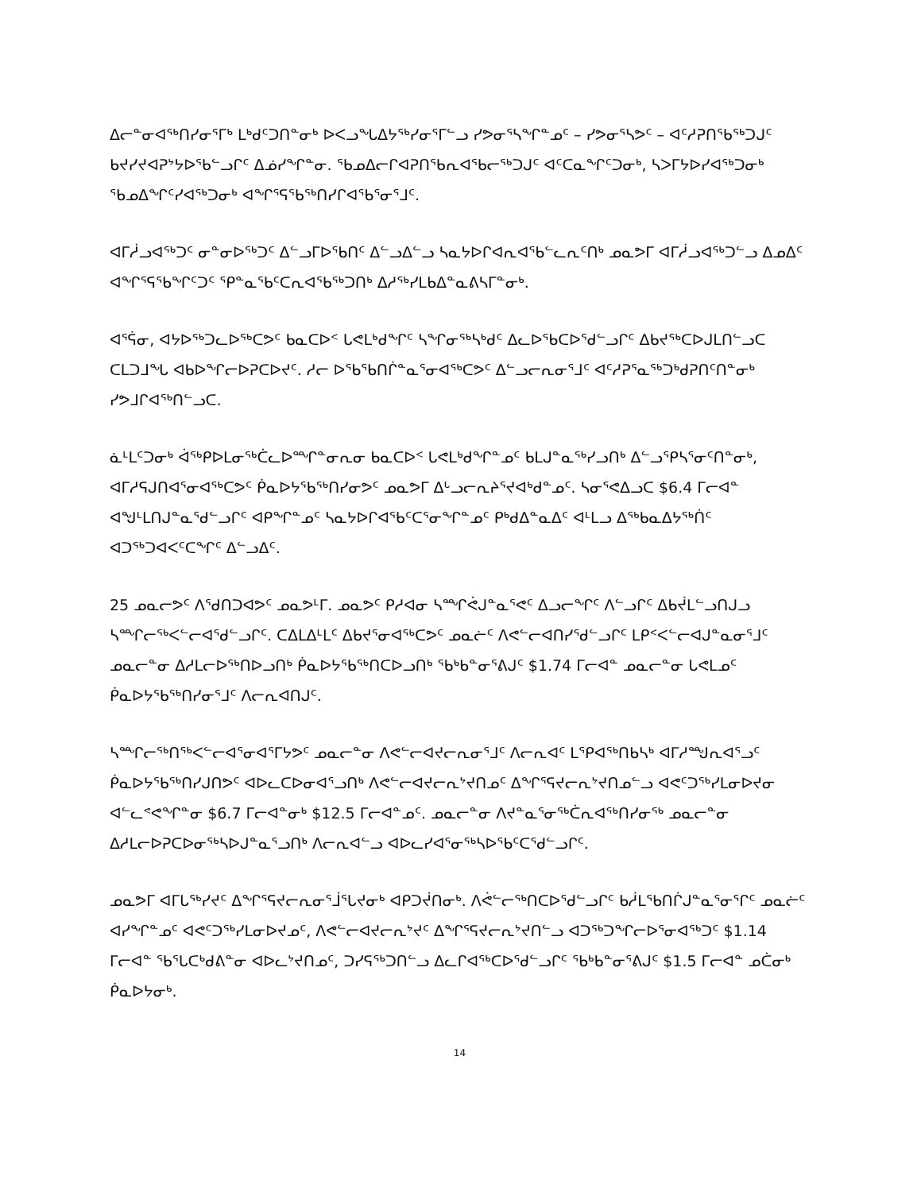ᐃᓕᓐᓂᐊᖅᑎᓯᓂᕐᒥᒃ ᒪᒃᑯᑦᑐᑎᓐᓂᒃ ᐅᐸᓗᖓᐃᔭᖅᓯᓂᕐᒥᓪᓗ ᓯᕗᓂᕐᓴᖏᓐᓄᑦ – ᓯᕗᓂᕐᓴᕗᑦ – ᐊᑦᓱᕈᑎᖃᖅᑐᒍᑦ ᑲᔪᓯᔪᐊᕈᔾᔭᐅᖃᓪᓗᒋᑦ ᐃᓅᓯᖏᓐᓂ. ᖃᓄᐃᓕᒋᐊᕈᑎᖃᕆᐊᖃᓕᖅᑐᒍᑦ ᐊᑦᑕᓇᖏᑦᑐᓂᒃ, ᓴᐳᒥᔭᐅᓯᐊᖅᑐᓂᒃ ᖃᓄᐃᖏᑦᓯᐊᖅᑐᓂᒃ ᐊᖏᕐᕋᖃᖅᑎᓯᒋᐊᖃᕐᓂᕐᒧᑦ.
ᐊᒥᓲᓗᐊᖅᑐᑦ ᓂᓐᓂᐅᖅᑐᑦ ᐃᓪᓗᒥᐅᖃᑎᑦ ᐃᓪᓗᐃᓪᓗ ᓴᓇᔭᐅᒋᐊᕆᐊᖃᓪᓚᕆᑦᑎᒃ ᓄᓇᕗᒥ ᐊᒥᓲᓗᐊᖅᑐᓪᓗ ᐃᓄᐃᑦ ᐊᖏᕐᕋᖃᖏᑦᑐᑦ ᕿᓐᓇᖃᑦᑕᕆᐊᖃᖅᑐᑎᒃ ᐃᓱᖅᓯᒪᑲᐃᓐᓇᕕᓴᒥᓐᓂᒃ.
ᐊᕐᕌᓂ, ᐊᔭᐅᖅᑐᓚᐅᖅᑕᕗᑦ ᑲᓇᑕᐅᑉ ᒐᕙᒪᒃᑯᖏᑦ ᓴᖏᓂᖅᓴᒃᑯᑦ ᐃᓚᐅᖃᑕᐅᕐᑯᓪᓗᒋᑦ ᐃᑲᔪᖅᑕᐅᒍᒪᑎᓪᓗᑕ ᑕᒪᑐᒧᖓ ᐊᑲᐅᖏᓕᐅᕈᑕᐅᔪᑦ. ᓱᓕ ᐅᖃᖃᑎᒌᓐᓇᕐᓂᐊᖅᑕᕗᑦ ᐃᓪᓗᓕᕆᓂᕐᒧᑦ ᐊᑦᓱᕈᕐᓇᖅᑐᒃᑯᕈᑎᑦᑎᓐᓂᒃ ᓯᕗᒧᒋᐊᖅᑎᓪᓗᑕ.
ᓈᒻᒪᑦᑐᓂᒃ ᐋᖅᑭᐅᒪᓂᖅᑖᓚᐅᙱᓐᓂᕆᓂ ᑲᓇᑕᐅᑉ ᒐᕙᒪᒃᑯᖏᓐᓄᑦ ᑲᒪᒍᓐᓇᖅᓯᓗᑎᒃ ᐃᓪᓗᕿᓴᕐᓂᑦᑎᓐᓂᒃ, ᐊᒥᓱᕋᒍᑎᐊᕐᓂᐊᖅᑕᕗᑦ ᑮᓇᐅᔭᖃᖅᑎᓯᓂᕗᑦ ᓄᓇᕗᒥ ᐃᒡᓗᓕᕆᔨᕐᔪᐊᒃᑯᓐᓄᑦ. ᓴᓂᕐᕙᐃᓗᑕ $6.4 ᒥᓕᐊᓐ ᐊᖑᒻᒪᑎᒍᓐᓇᕐᑯᓪᓗᒋᑦ ᐊᑭᖏᓐᓄᑦ ᓴᓇᔭᐅᒋᐊᖃᑦᑕᕐᓂᖏᓐᓄᑦ ᑭᒃᑯᐃᓐᓇᐃᑦ ᐊᒻᒪᓗ ᐃᖅᑲᓇᐃᔭᖅᑏᑦ ᐊᑐᖅᑐᐊᐸᑦᑕᖏᑦ ᐃᓪᓗᐃᑦ.
25 ᓄᓇᓕᕗᑦ ᐱᖁᑎᑐᐊᕗᑦ ᓄᓇᕗᒻᒥ. ᓄᓇᕗᑦ ᑭᓱᐊᓂ ᓴᙱᕚᒍᓐᓇᕐᕙᑦ ᐃᓗᓕᖏᑦ ᐱᓪᓗᒋᑦ ᐃᑲᔫᒪᓪᓗᑎᒍᓗ ᓴᙱᓕᖅᐸᓪᓕᐊᕐᑯᓪᓗᒋᑦ. ᑕᐃᒪᐃᒻᒪᑦ ᐃᑲᔪᕐᓂᐊᖅᑕᕗᑦ ᓄᓇᓖᑦ ᐱᕙᓪᓕᐊᑎᓯᕐᑯᓪᓗᒋᑦ ᒪᑭᑉᐸᓪᓕᐊᒍᓐᓇᓂᕐᒧᑦ ᓄᓇᓕᓐᓂ ᐃᓱᒪᓕᐅᖅᑎᐅᓗᑎᒃ ᑮᓇᐅᔭᖃᖅᑎᑕᐅᓗᑎᒃ ᖃᒃᑲᓐᓂᕐᕕᒍᑦ $1.74 ᒥᓕᐊᓐ ᓄᓇᓕᓐᓂ ᒐᕙᒪᓄᑦ ᑮᓇᐅᔭᖃᖅᑎᓯᓂᕐᒧᑦ ᐱᓕᕆᐊᑎᒍᑦ.
ᓴᙱᓕᖅᑎᖅᐸᓪᓕᐊᕐᓂᐊᕐᒥᔭᕗᑦ ᓄᓇᓕᓐᓂ ᐱᕙᓪᓕᐊᔪᓕᕆᓂᕐᒧᑦ ᐱᓕᕆᐊᑦ ᒪᕿᐊᖅᑎᑲᓴᒃ ᐊᒥᓱᙳᕆᐊᕐᓗᑦ ᑮᓇᐅᔭᖃᖅᑎᓯᒍᑎᕗᑦ ᐊᐅᓚᑕᐅᓂᐊᕐᓗᑎᒃ ᐱᕙᓪᓕᐊᔪᓕᕆᔾᔪᑎᓄᑦ ᐃᖏᕐᕋᔪᓕᕆᔾᔪᑎᓄᓪᓗ ᐊᕙᑦᑐᖅᓯᒪᓂᐅᔪᓂ ᐊᓪᓚᕝᕙᖏᓐᓂ $6.7 ᒥᓕᐊᓐᓂᒃ $12.5 ᒥᓕᐊᓐᓄᑦ. ᓄᓇᓕᓐᓂ ᐱᔪᓐᓇᕐᓂᖅᑖᕆᐊᖅᑎᓯᓂᖅ ᓄᓇᓕᓐᓂ ᐃᓱᒪᓕᐅᕈᑕᐅᓂᖅᓴᐅᒍᓐᓇᕐᓗᑎᒃ ᐱᓕᕆᐊᓪᓗ ᐊᐅᓚᓯᐊᕐᓂᖅᓴᐅᖃᑦᑕᕐᑯᓪᓗᒋᑦ.
ᓄᓇᕗᒥ ᐊᒥᒐᖅᓯᔪᑦ ᐃᖏᕐᕋᔪᓕᕆᓂᕐᒨᕐᒐᔪᓂᒃ ᐊᑭᑐᔫᑎᓂᒃ. ᐱᕚᓪᓕᖅᑎᑕᐅᖁᓪᓗᒋᑦ ᑲᓲᒪᖃᑎᒌᒍᓐᓇᕐᓂᕐᒋᑦ ᓄᓇᓖᑦ ᐊᓯᖏᓐᓄᑦ ᐊᕙᑦᑐᖅᓯᒪᓂᐅᔪᓄᑦ, ᐱᕙᓪᓕᐊᔪᓕᕆᔾᔪᑦ ᐃᖏᕐᕋᔪᓕᕆᔾᔪᑎᓪᓗ ᐊᑐᖅᑐᖏᓕᐅᕐᓂᐊᖅᑐᑦ $1.14 ᒥᓕᐊᓐ ᖃᕐᒐᑕᒃᑯᕕᓐᓂ ᐊᐅᓚᔾᔪᑎᓄᑦ, ᑐᓯᕋᖅᑐᑎᓪᓗ ᐃᓚᒋᐊᖅᑕᐅᕐᑯᓪᓗᒋᑦ ᖃᒃᑲᓐᓂᕐᕕᒍᑦ $1.5 ᒥᓕᐊᓐ ᓄᑖᓂᒃ ᑮᓇᐅᔭᓂᒃ.
14